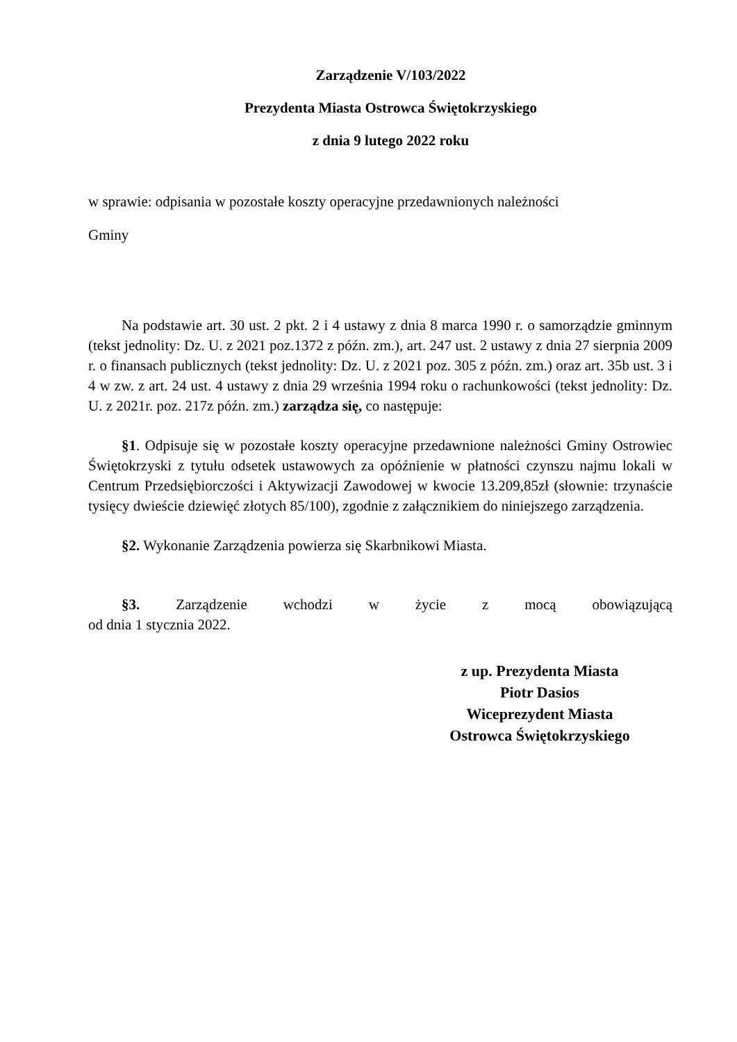Zarządzenie V/103/2022
Prezydenta Miasta Ostrowca Świętokrzyskiego
z dnia 9 lutego 2022 roku
w sprawie: odpisania w pozostałe koszty operacyjne przedawnionych należności
Gminy
Na podstawie art. 30 ust. 2 pkt. 2 i 4 ustawy z dnia 8 marca 1990 r. o samorządzie gminnym (tekst jednolity: Dz. U. z 2021 poz.1372 z późn. zm.), art. 247 ust. 2 ustawy z dnia 27 sierpnia 2009 r. o finansach publicznych (tekst jednolity: Dz. U. z 2021 poz. 305 z późn. zm.) oraz art. 35b ust. 3 i 4 w zw. z art. 24 ust. 4 ustawy z dnia 29 września 1994 roku o rachunkowości (tekst jednolity: Dz. U. z 2021r. poz. 217z późn. zm.) zarządza się, co następuje:
§1. Odpisuje się w pozostałe koszty operacyjne przedawnione należności Gminy Ostrowiec Świętokrzyski z tytułu odsetek ustawowych za opóźnienie w płatności czynszu najmu lokali w Centrum Przedsiębiorczości i Aktywizacji Zawodowej w kwocie 13.209,85zł (słownie: trzynaście tysięcy dwieście dziewięć złotych 85/100), zgodnie z załącznikiem do niniejszego zarządzenia.
§2. Wykonanie Zarządzenia powierza się Skarbnikowi Miasta.
§3. Zarządzenie wchodzi w życie z mocą obowiązującą
od dnia 1 stycznia 2022.
z up. Prezydenta Miasta
Piotr Dasios
Wiceprezydent Miasta
Ostrowca Świętokrzyskiego